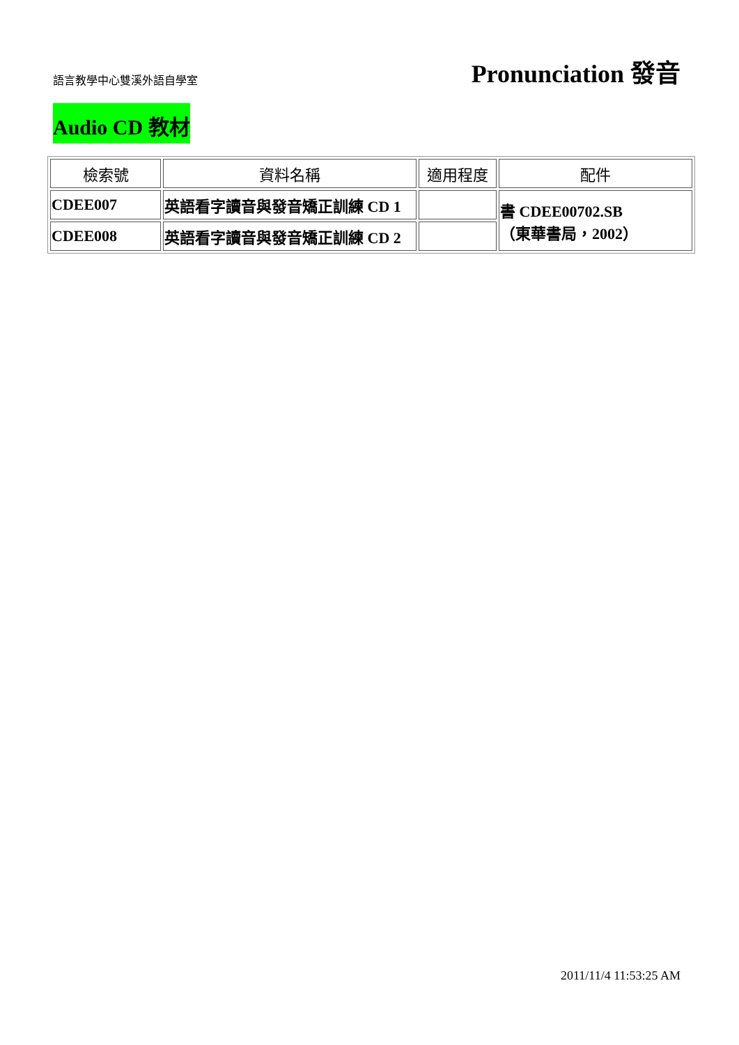語言教學中心雙溪外語自學室
Pronunciation 發音
Audio CD 教材
| 檢索號 | 資料名稱 | 適用程度 | 配件 |
| --- | --- | --- | --- |
| CDEE007 | 英語看字讀音與發音矯正訓練 CD 1 | | 書 CDEE00702.SB （東華書局，2002） |
| CDEE008 | 英語看字讀音與發音矯正訓練 CD 2 | | |
2011/11/4 11:53:25 AM